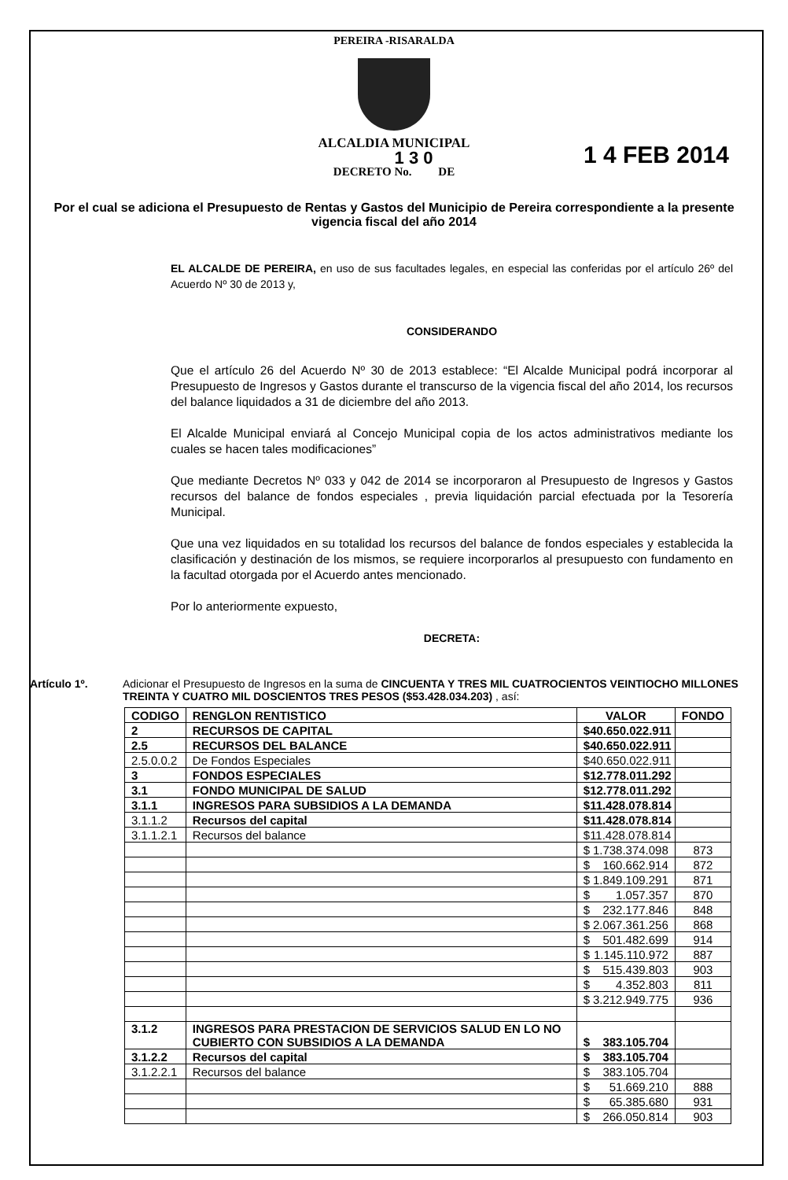PEREIRA -RISARALDA
ALCALDIA MUNICIPAL
1 3 0
DECRETO No. DE
1 4 FEB 2014
Por el cual se adiciona el Presupuesto de Rentas y Gastos del Municipio de Pereira correspondiente a la presente vigencia fiscal del año 2014
EL ALCALDE DE PEREIRA, en uso de sus facultades legales, en especial las conferidas por el artículo 26º del Acuerdo Nº 30 de 2013 y,
CONSIDERANDO
Que el artículo 26 del Acuerdo Nº 30 de 2013 establece: “El Alcalde Municipal podrá incorporar al Presupuesto de Ingresos y Gastos durante el transcurso de la vigencia fiscal del año 2014, los recursos del balance liquidados a 31 de diciembre del año 2013.
El Alcalde Municipal enviará al Concejo Municipal copia de los actos administrativos mediante los cuales se hacen tales modificaciones”
Que mediante Decretos Nº 033 y 042 de 2014 se incorporaron al Presupuesto de Ingresos y Gastos recursos del balance de fondos especiales , previa liquidación parcial efectuada por la Tesorería Municipal.
Que una vez liquidados en su totalidad los recursos del balance de fondos especiales y establecida la clasificación y destinación de los mismos, se requiere incorporarlos al presupuesto con fundamento en la facultad otorgada por el Acuerdo antes mencionado.
Por lo anteriormente expuesto,
DECRETA:
Artículo 1º. Adicionar el Presupuesto de Ingresos en la suma de CINCUENTA Y TRES MIL CUATROCIENTOS VEINTIOCHO MILLONES TREINTA Y CUATRO MIL DOSCIENTOS TRES PESOS ($53.428.034.203) , así:
| CODIGO | RENGLON RENTISTICO | VALOR | FONDO |
| --- | --- | --- | --- |
| 2 | RECURSOS DE CAPITAL | $ 40.650.022.911 | |
| 2.5 | RECURSOS DEL BALANCE | $ 40.650.022.911 | |
| 2.5.0.0.2 | De Fondos Especiales | $ 40.650.022.911 | |
| 3 | FONDOS ESPECIALES | $ 12.778.011.292 | |
| 3.1 | FONDO MUNICIPAL DE SALUD | $ 12.778.011.292 | |
| 3.1.1 | INGRESOS PARA SUBSIDIOS A LA DEMANDA | $ 11.428.078.814 | |
| 3.1.1.2 | Recursos del capital | $ 11.428.078.814 | |
| 3.1.1.2.1 | Recursos del balance | $ 11.428.078.814 | |
| | | $ 1.738.374.098 | 873 |
| | | $ 160.662.914 | 872 |
| | | $ 1.849.109.291 | 871 |
| | | $ 1.057.357 | 870 |
| | | $ 232.177.846 | 848 |
| | | $ 2.067.361.256 | 868 |
| | | $ 501.482.699 | 914 |
| | | $ 1.145.110.972 | 887 |
| | | $ 515.439.803 | 903 |
| | | $ 4.352.803 | 811 |
| | | $ 3.212.949.775 | 936 |
| 3.1.2 | INGRESOS PARA PRESTACION DE SERVICIOS SALUD EN LO NO CUBIERTO CON SUBSIDIOS A LA DEMANDA | $ 383.105.704 | |
| 3.1.2.2 | Recursos del capital | $ 383.105.704 | |
| 3.1.2.2.1 | Recursos del balance | $ 383.105.704 | |
| | | $ 51.669.210 | 888 |
| | | $ 65.385.680 | 931 |
| | | $ 266.050.814 | 903 |